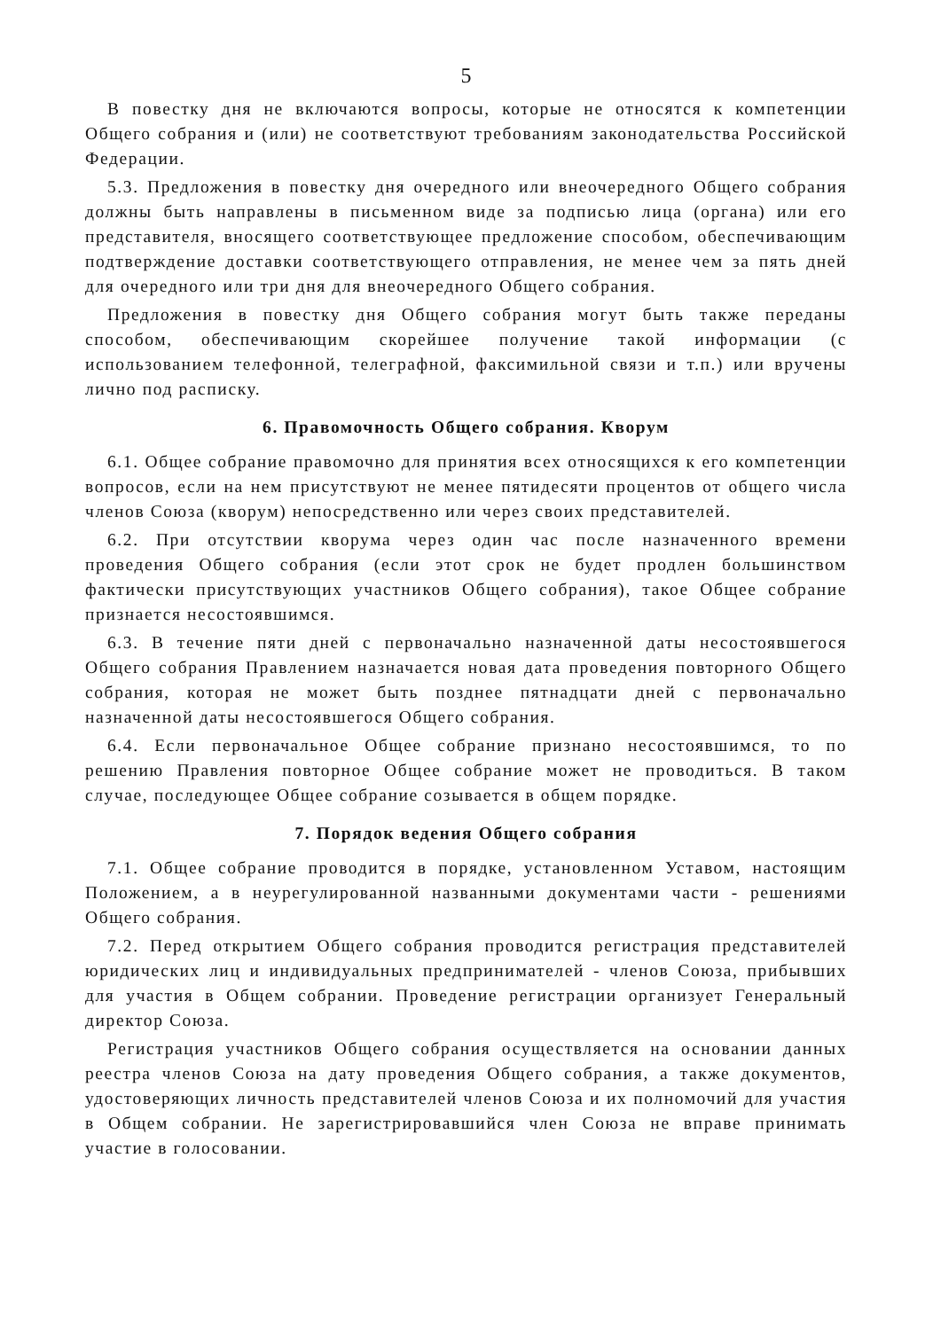5
В повестку дня не включаются вопросы, которые не относятся к компетенции Общего собрания и (или) не соответствуют требованиям законодательства Российской Федерации.
5.3. Предложения в повестку дня очередного или внеочередного Общего собрания должны быть направлены в письменном виде за подписью лица (органа) или его представителя, вносящего соответствующее предложение способом, обеспечивающим подтверждение доставки соответствующего отправления, не менее чем за пять дней для очередного или три дня для внеочередного Общего собрания.
Предложения в повестку дня Общего собрания могут быть также переданы способом, обеспечивающим скорейшее получение такой информации (с использованием телефонной, телеграфной, факсимильной связи и т.п.) или вручены лично под расписку.
6. Правомочность Общего собрания. Кворум
6.1. Общее собрание правомочно для принятия всех относящихся к его компетенции вопросов, если на нем присутствуют не менее пятидесяти процентов от общего числа членов Союза (кворум) непосредственно или через своих представителей.
6.2. При отсутствии кворума через один час после назначенного времени проведения Общего собрания (если этот срок не будет продлен большинством фактически присутствующих участников Общего собрания), такое Общее собрание признается несостоявшимся.
6.3. В течение пяти дней с первоначально назначенной даты несостоявшегося Общего собрания Правлением назначается новая дата проведения повторного Общего собрания, которая не может быть позднее пятнадцати дней с первоначально назначенной даты несостоявшегося Общего собрания.
6.4. Если первоначальное Общее собрание признано несостоявшимся, то по решению Правления повторное Общее собрание может не проводиться. В таком случае, последующее Общее собрание созывается в общем порядке.
7. Порядок ведения Общего собрания
7.1. Общее собрание проводится в порядке, установленном Уставом, настоящим Положением, а в неурегулированной названными документами части - решениями Общего собрания.
7.2. Перед открытием Общего собрания проводится регистрация представителей юридических лиц и индивидуальных предпринимателей - членов Союза, прибывших для участия в Общем собрании. Проведение регистрации организует Генеральный директор Союза.
Регистрация участников Общего собрания осуществляется на основании данных реестра членов Союза на дату проведения Общего собрания, а также документов, удостоверяющих личность представителей членов Союза и их полномочий для участия в Общем собрании. Не зарегистрировавшийся член Союза не вправе принимать участие в голосовании.